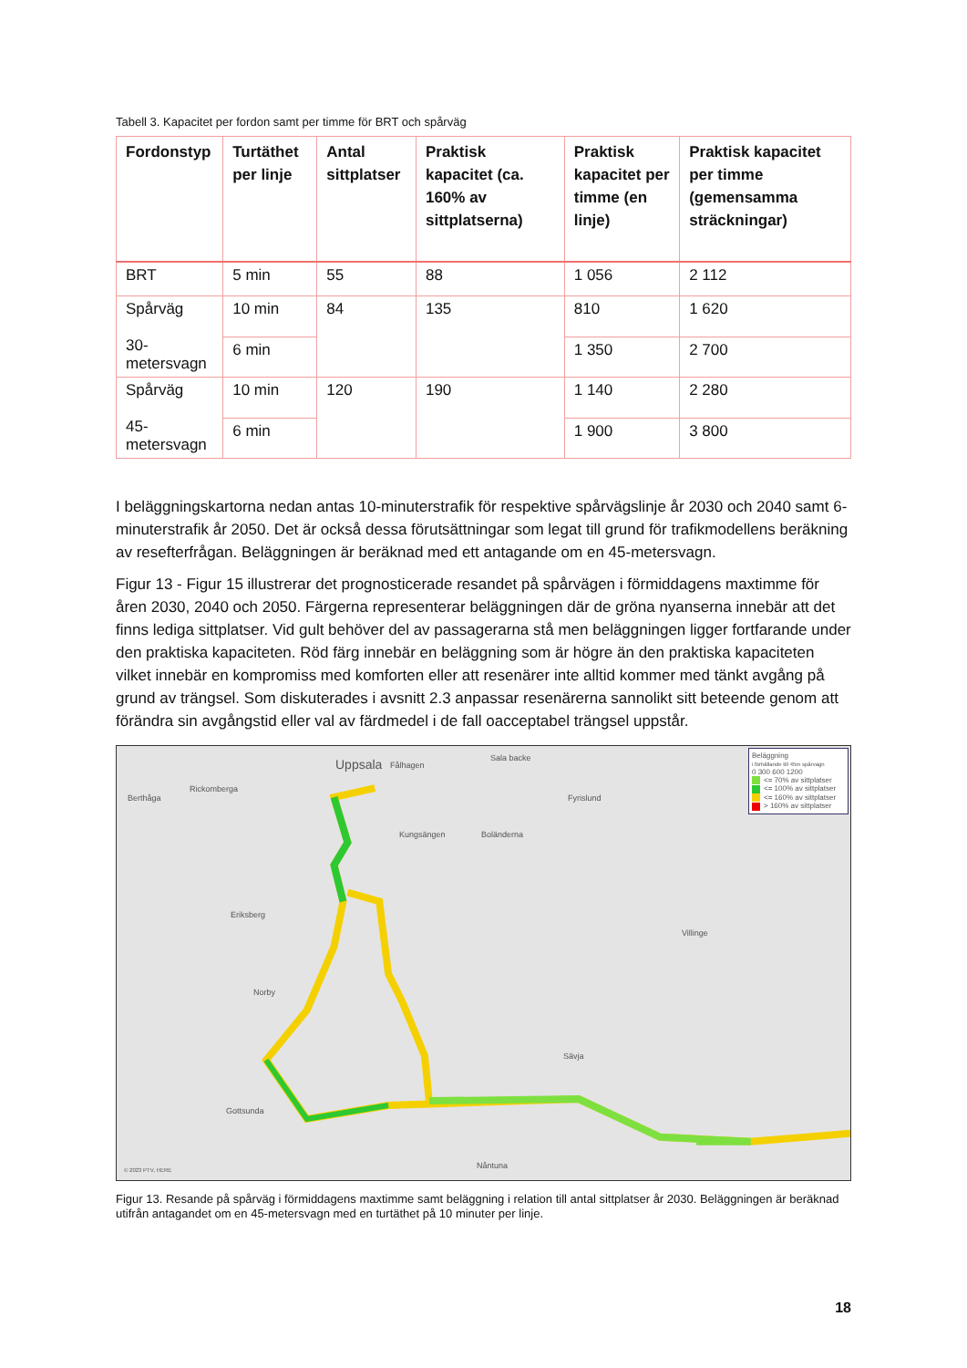Tabell 3. Kapacitet per fordon samt per timme för BRT och spårväg
| Fordonstyp | Turtäthet per linje | Antal sittplatser | Praktisk kapacitet (ca. 160% av sittplatserna) | Praktisk kapacitet per timme (en linje) | Praktisk kapacitet per timme (gemensamma sträckningar) |
| --- | --- | --- | --- | --- | --- |
| BRT | 5 min | 55 | 88 | 1 056 | 2 112 |
| Spårväg 30-metersvagn | 10 min | 84 | 135 | 810 | 1 620 |
| | 6 min | | | 1 350 | 2 700 |
| Spårväg 45-metersvagn | 10 min | 120 | 190 | 1 140 | 2 280 |
| | 6 min | | | 1 900 | 3 800 |
I beläggningskartorna nedan antas 10-minuterstrafik för respektive spårvägslinje år 2030 och 2040 samt 6-minuterstrafik år 2050. Det är också dessa förutsättningar som legat till grund för trafikmodellens beräkning av resefterfrågan. Beläggningen är beräknad med ett antagande om en 45-metersvagn.
Figur 13 - Figur 15 illustrerar det prognosticerade resandet på spårvägen i förmiddagens maxtimme för åren 2030, 2040 och 2050. Färgerna representerar beläggningen där de gröna nyanserna innebär att det finns lediga sittplatser. Vid gult behöver del av passagerarna stå men beläggningen ligger fortfarande under den praktiska kapaciteten. Röd färg innebär en beläggning som är högre än den praktiska kapaciteten vilket innebär en kompromiss med komforten eller att resenärer inte alltid kommer med tänkt avgång på grund av trängsel. Som diskuterades i avsnitt 2.3 anpassar resenärerna sannolikt sitt beteende genom att förändra sin avgångstid eller val av färdmedel i de fall oacceptabel trängsel uppstår.
Uppsala Fålhagen
Sala backe
Berthåga
Rickomberga
Kungsängen Boländerna
Fyrislund
Eriksberg
Norby
Gottsunda
Nåntuna
Sävja
Villinge
© 2023 PTV, HERE
Beläggning
i förhållande till 45m spårvagn
0 300 600 1200
<= 70% av sittplatser
<= 100% av sittplatser
<= 160% av sittplatser
> 160% av sittplatser
Figur 13. Resande på spårväg i förmiddagens maxtimme samt beläggning i relation till antal sittplatser år 2030. Beläggningen är beräknad utifrån antagandet om en 45-metersvagn med en turtäthet på 10 minuter per linje.
18